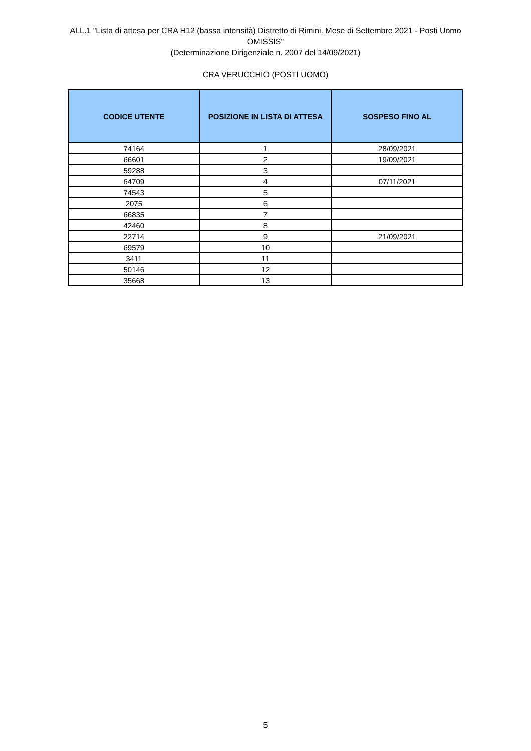ALL.1 "Lista di attesa per CRA H12 (bassa intensità) Distretto di Rimini. Mese di Settembre 2021 - Posti Uomo
OMISSIS"
(Determinazione Dirigenziale n. 2007 del 14/09/2021)
CRA VERUCCHIO (POSTI UOMO)
| CODICE UTENTE | POSIZIONE IN LISTA DI ATTESA | SOSPESO FINO AL |
| --- | --- | --- |
| 74164 | 1 | 28/09/2021 |
| 66601 | 2 | 19/09/2021 |
| 59288 | 3 | |
| 64709 | 4 | 07/11/2021 |
| 74543 | 5 | |
| 2075 | 6 | |
| 66835 | 7 | |
| 42460 | 8 | |
| 22714 | 9 | 21/09/2021 |
| 69579 | 10 | |
| 3411 | 11 | |
| 50146 | 12 | |
| 35668 | 13 | |
5